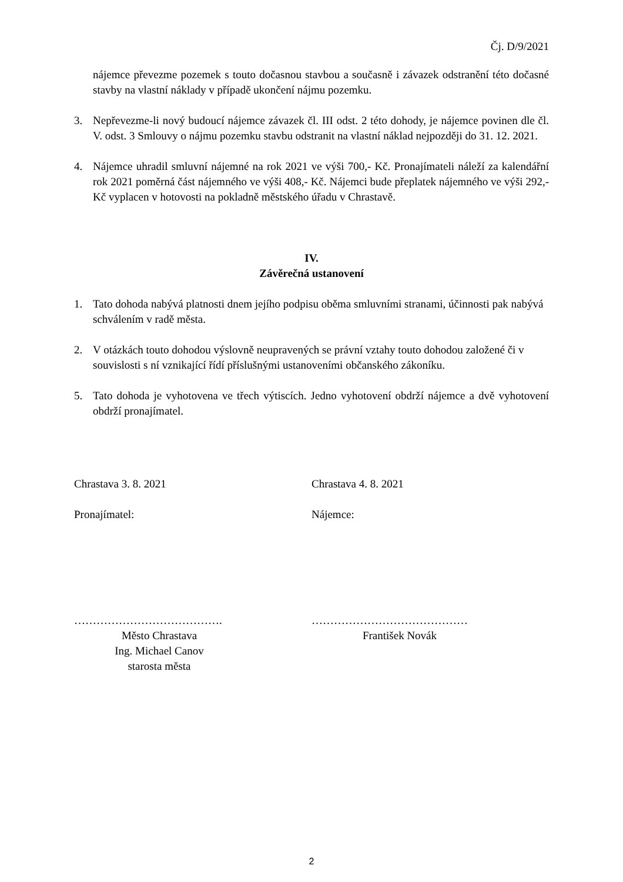Čj. D/9/2021
nájemce převezme pozemek s touto dočasnou stavbou a současně i závazek odstranění této dočasné stavby na vlastní náklady v případě ukončení nájmu pozemku.
3. Nepřevezme-li nový budoucí nájemce závazek čl. III odst. 2 této dohody, je nájemce povinen dle čl. V. odst. 3 Smlouvy o nájmu pozemku stavbu odstranit na vlastní náklad nejpozději do 31. 12. 2021.
4. Nájemce uhradil smluvní nájemné na rok 2021 ve výši 700,- Kč. Pronajímateli náleží za kalendářní rok 2021 poměrná část nájemného ve výši 408,- Kč. Nájemci bude přeplatek nájemného ve výši 292,- Kč vyplacen v hotovosti na pokladně městského úřadu v Chrastavě.
IV.
Závěrečná ustanovení
1. Tato dohoda nabývá platnosti dnem jejího podpisu oběma smluvními stranami, účinnosti pak nabývá schválením v radě města.
2. V otázkách touto dohodou výslovně neupravených se právní vztahy touto dohodou založené či v souvislosti s ní vznikající řídí příslušnými ustanoveními občanského zákoníku.
5. Tato dohoda je vyhotovena ve třech výtiscích. Jedno vyhotovení obdrží nájemce a dvě vyhotovení obdrží pronajímatel.
Chrastava 3. 8. 2021 Chrastava 4. 8. 2021
Pronajímatel: Nájemce:
………………………………….
Město Chrastava
Ing. Michael Canov
starosta města
……………………………………
František Novák
2